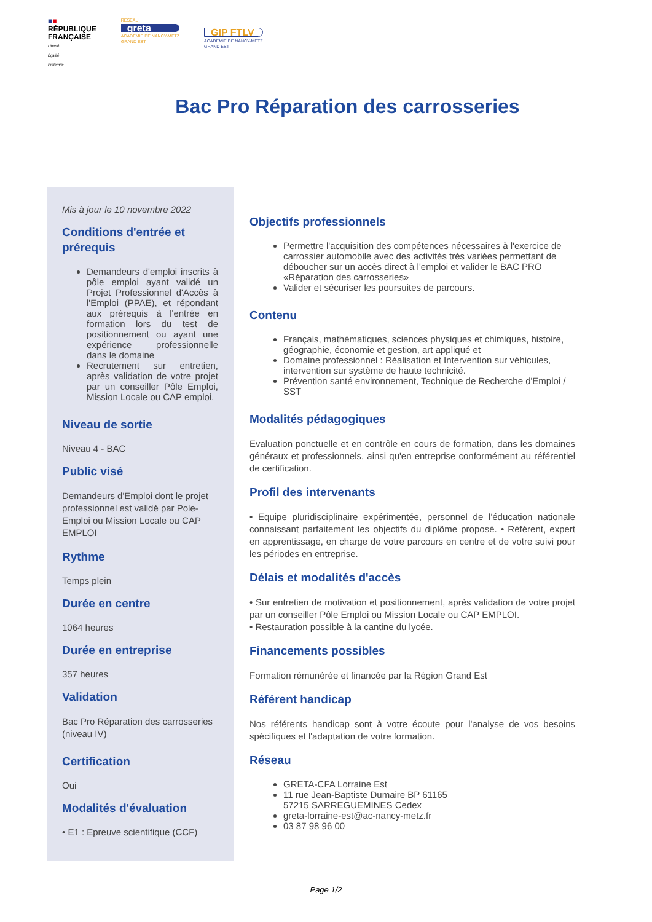■■
RÉPUBLIQUE
FRANÇAISE
Liberté
Égalité
Fraternité
RÉSEAU
greta
ACADÉMIE DE NANCY-METZ
GRAND EST
GIP FTLV
ACADÉMIE DE NANCY-METZ
GRAND EST
Bac Pro Réparation des carrosseries
Mis à jour le 10 novembre 2022
Conditions d'entrée et prérequis
Demandeurs d'emploi inscrits à pôle emploi ayant validé un Projet Professionnel d'Accès à l'Emploi (PPAE), et répondant aux prérequis à l'entrée en formation lors du test de positionnement ou ayant une expérience professionnelle dans le domaine
Recrutement sur entretien, après validation de votre projet par un conseiller Pôle Emploi, Mission Locale ou CAP emploi.
Niveau de sortie
Niveau 4 - BAC
Public visé
Demandeurs d'Emploi dont le projet professionnel est validé par Pole-Emploi ou Mission Locale ou CAP EMPLOI
Rythme
Temps plein
Durée en centre
1064 heures
Durée en entreprise
357 heures
Validation
Bac Pro Réparation des carrosseries (niveau IV)
Certification
Oui
Modalités d'évaluation
• E1 : Epreuve scientifique (CCF)
Objectifs professionnels
Permettre l'acquisition des compétences nécessaires à l'exercice de carrossier automobile avec des activités très variées permettant de déboucher sur un accès direct à l'emploi et valider le BAC PRO «Réparation des carrosseries»
Valider et sécuriser les poursuites de parcours.
Contenu
Français, mathématiques, sciences physiques et chimiques, histoire, géographie, économie et gestion, art appliqué et
Domaine professionnel : Réalisation et Intervention sur véhicules, intervention sur système de haute technicité.
Prévention santé environnement, Technique de Recherche d'Emploi / SST
Modalités pédagogiques
Evaluation ponctuelle et en contrôle en cours de formation, dans les domaines généraux et professionnels, ainsi qu'en entreprise conformément au référentiel de certification.
Profil des intervenants
• Equipe pluridisciplinaire expérimentée, personnel de l'éducation nationale connaissant parfaitement les objectifs du diplôme proposé. • Référent, expert en apprentissage, en charge de votre parcours en centre et de votre suivi pour les périodes en entreprise.
Délais et modalités d'accès
• Sur entretien de motivation et positionnement, après validation de votre projet par un conseiller Pôle Emploi ou Mission Locale ou CAP EMPLOI.
• Restauration possible à la cantine du lycée.
Financements possibles
Formation rémunérée et financée par la Région Grand Est
Référent handicap
Nos référents handicap sont à votre écoute pour l'analyse de vos besoins spécifiques et l'adaptation de votre formation.
Réseau
GRETA-CFA Lorraine Est
11 rue Jean-Baptiste Dumaire BP 61165
57215 SARREGUEMINES Cedex
greta-lorraine-est@ac-nancy-metz.fr
03 87 98 96 00
Page 1/2